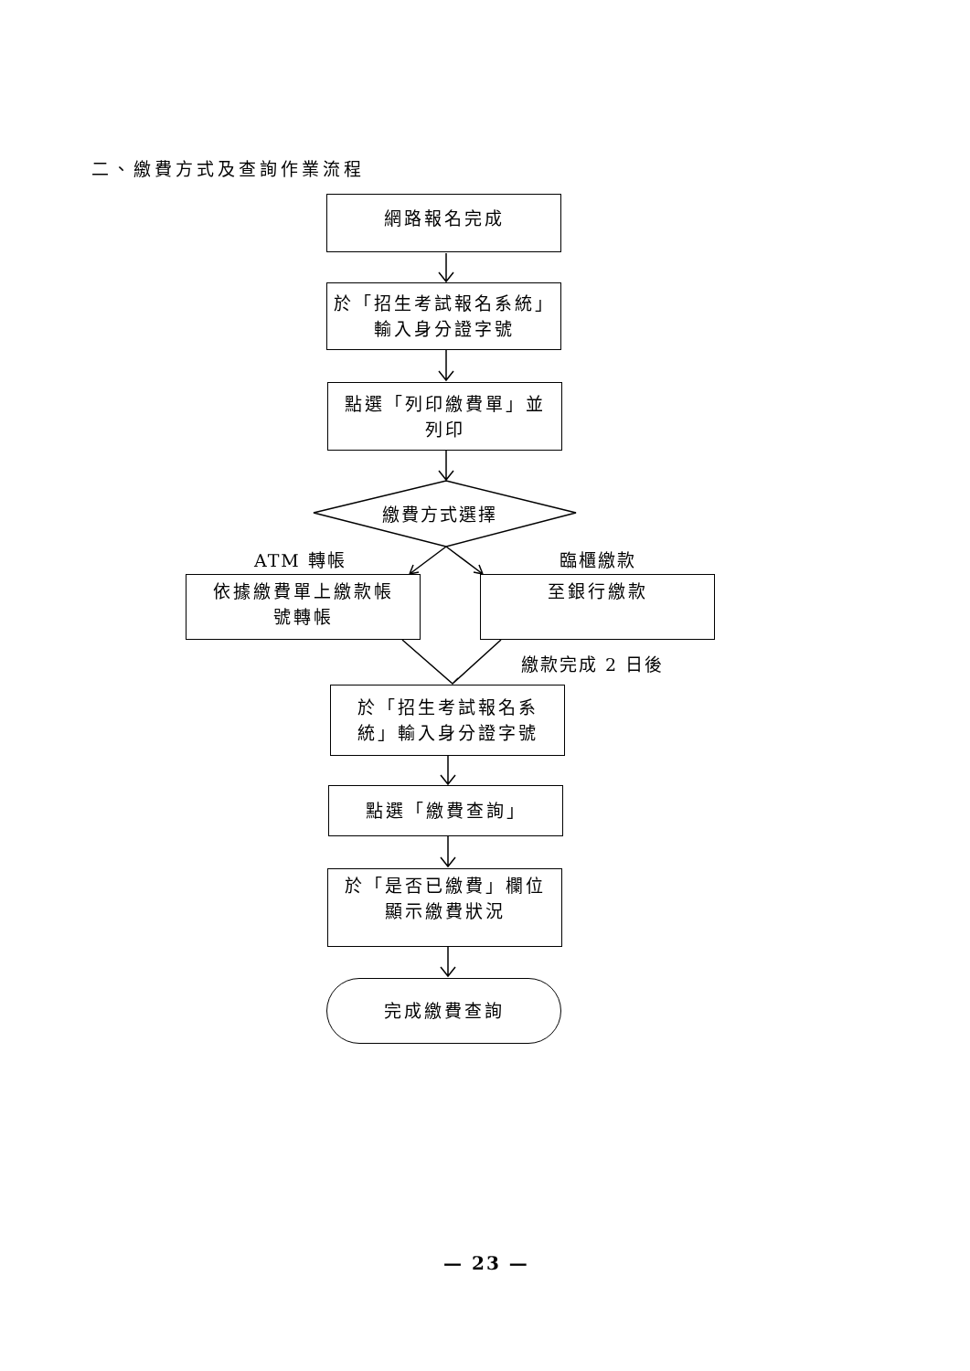二、繳費方式及查詢作業流程
網路報名完成
於「招生考試報名系統」
輸入身分證字號
點選「列印繳費單」並
列印
繳費方式選擇
ATM 轉帳 臨櫃繳款
依據繳費單上繳款帳
號轉帳
至銀行繳款
繳款完成 2 日後
於「招生考試報名系
統」輸入身分證字號
點選「繳費查詢」
於「是否已繳費」欄位
顯示繳費狀況
完成繳費查詢
— 23 —